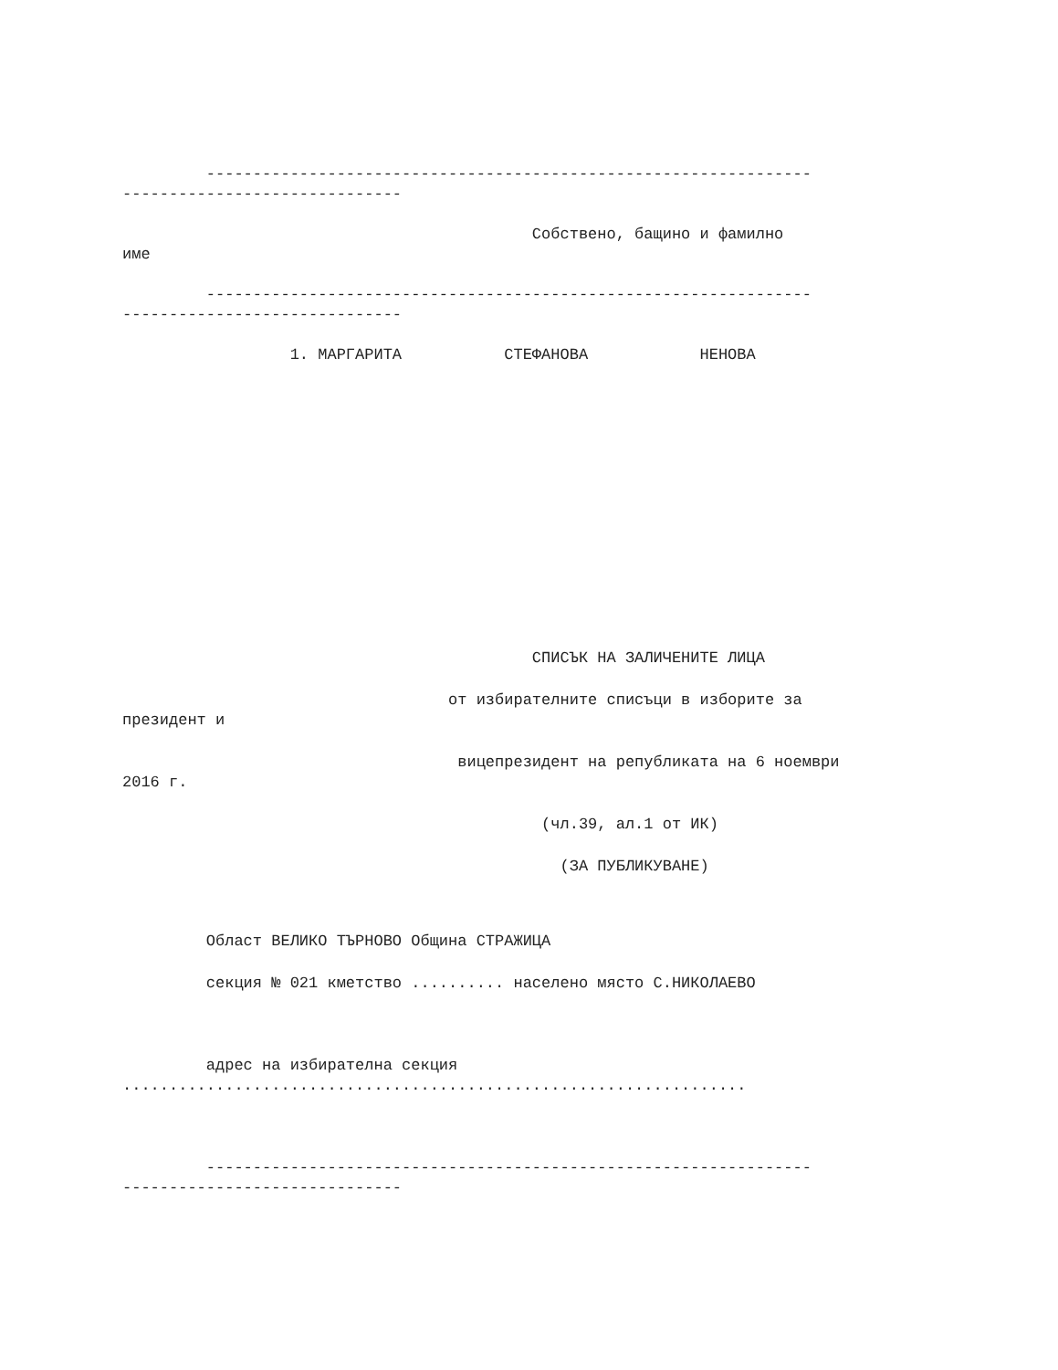----------------------------------------------------------------- ------------------------------
Собствено, бащино и фамилно име
----------------------------------------------------------------- ------------------------------
1. МАРГАРИТА СТЕФАНОВА НЕНОВА
СПИСЪК НА ЗАЛИЧЕНИТЕ ЛИЦА
от избирателните списъци в изборите за президент и
вицепрезидент на републиката на 6 ноември 2016 г.
(чл.39, ал.1 от ИК)
(ЗА ПУБЛИКУВАНЕ)
Област ВЕЛИКО ТЪРНОВО Община СТРАЖИЦА
секция № 021 кметство .......... населено място С.НИКОЛАЕВО
адрес на избирателна секция ...................................................................
----------------------------------------------------------------- ------------------------------